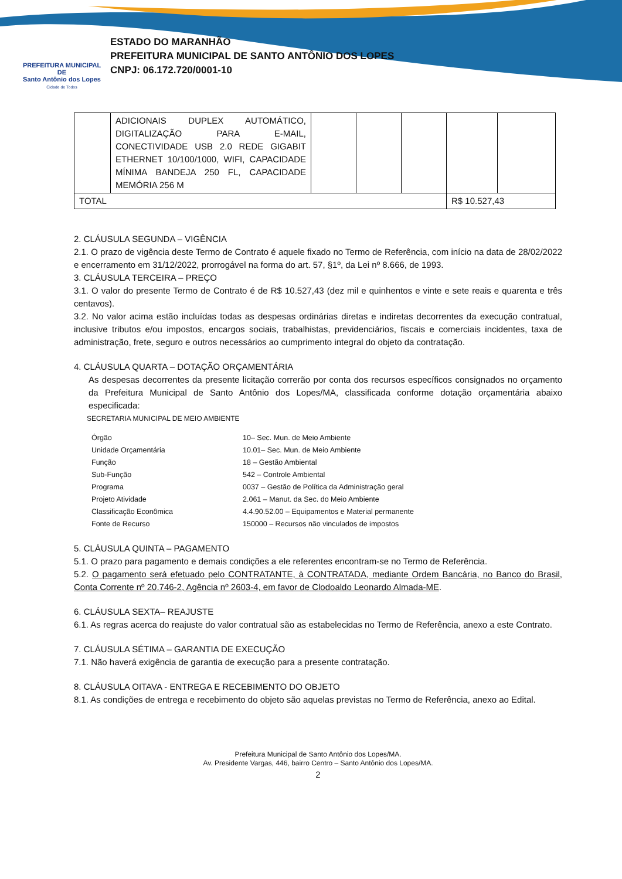PREFEITURA MUNICIPAL DE
Santo Antônio dos Lopes
Cidade de Todos
ESTADO DO MARANHÃO
PREFEITURA MUNICIPAL DE SANTO ANTÔNIO DOS LOPES
CNPJ: 06.172.720/0001-10
| | ADICIONAIS DUPLEX AUTOMÁTICO, DIGITALIZAÇÃO PARA E-MAIL, CONECTIVIDADE USB 2.0 REDE GIGABIT ETHERNET 10/100/1000, WIFI, CAPACIDADE MÍNIMA BANDEJA 250 FL, CAPACIDADE MEMÓRIA 256 M | | | | | |
| TOTAL | | | | | R$ 10.527,43 | |
2. CLÁUSULA SEGUNDA – VIGÊNCIA
2.1. O prazo de vigência deste Termo de Contrato é aquele fixado no Termo de Referência, com início na data de 28/02/2022 e encerramento em 31/12/2022, prorrogável na forma do art. 57, §1º, da Lei nº 8.666, de 1993.
3. CLÁUSULA TERCEIRA – PREÇO
3.1. O valor do presente Termo de Contrato é de R$ 10.527,43 (dez mil e quinhentos e vinte e sete reais e quarenta e três centavos).
3.2. No valor acima estão incluídas todas as despesas ordinárias diretas e indiretas decorrentes da execução contratual, inclusive tributos e/ou impostos, encargos sociais, trabalhistas, previdenciários, fiscais e comerciais incidentes, taxa de administração, frete, seguro e outros necessários ao cumprimento integral do objeto da contratação.
4. CLÁUSULA QUARTA – DOTAÇÃO ORÇAMENTÁRIA
As despesas decorrentes da presente licitação correrão por conta dos recursos específicos consignados no orçamento da Prefeitura Municipal de Santo Antônio dos Lopes/MA, classificada conforme dotação orçamentária abaixo especificada:
SECRETARIA MUNICIPAL DE MEIO AMBIENTE
| Órgão | 10– Sec. Mun. de Meio Ambiente |
| Unidade Orçamentária | 10.01– Sec. Mun. de Meio Ambiente |
| Função | 18 – Gestão Ambiental |
| Sub-Função | 542 – Controle Ambiental |
| Programa | 0037 – Gestão de Política da Administração geral |
| Projeto Atividade | 2.061 – Manut. da Sec. do Meio Ambiente |
| Classificação Econômica | 4.4.90.52.00 – Equipamentos e Material permanente |
| Fonte de Recurso | 150000 – Recursos não vinculados de impostos |
5. CLÁUSULA QUINTA – PAGAMENTO
5.1. O prazo para pagamento e demais condições a ele referentes encontram-se no Termo de Referência.
5.2. O pagamento será efetuado pelo CONTRATANTE, à CONTRATADA, mediante Ordem Bancária, no Banco do Brasil, Conta Corrente nº 20.746-2, Agência nº 2603-4, em favor de Clodoaldo Leonardo Almada-ME.
6. CLÁUSULA SEXTA– REAJUSTE
6.1. As regras acerca do reajuste do valor contratual são as estabelecidas no Termo de Referência, anexo a este Contrato.
7. CLÁUSULA SÉTIMA – GARANTIA DE EXECUÇÃO
7.1. Não haverá exigência de garantia de execução para a presente contratação.
8. CLÁUSULA OITAVA - ENTREGA E RECEBIMENTO DO OBJETO
8.1. As condições de entrega e recebimento do objeto são aquelas previstas no Termo de Referência, anexo ao Edital.
Prefeitura Municipal de Santo Antônio dos Lopes/MA.
Av. Presidente Vargas, 446, bairro Centro – Santo Antônio dos Lopes/MA.
2